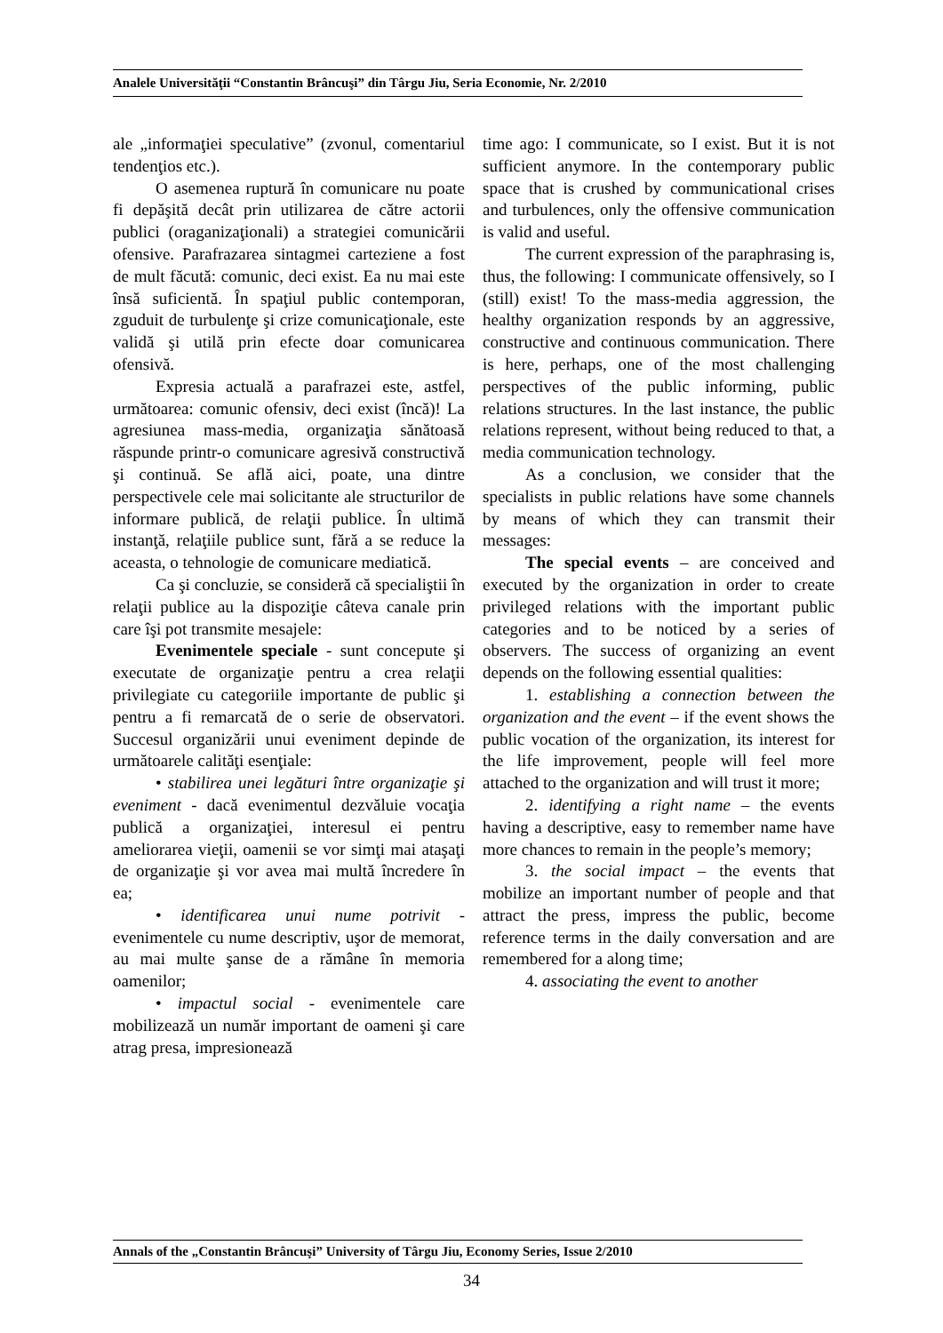Analele Universităţii “Constantin Brâncuşi” din Târgu Jiu, Seria Economie, Nr. 2/2010
ale „informaţiei speculative” (zvonul, comentariul tendenţios etc.).
O asemenea ruptură în comunicare nu poate fi depăşită decât prin utilizarea de către actorii publici (oraganizaţionali) a strategiei comunicării ofensive. Parafrazarea sintagmei carteziene a fost de mult făcută: comunic, deci exist. Ea nu mai este însă suficientă. În spaţiul public contemporan, zguduit de turbulenţe şi crize comunicaţionale, este validă şi utilă prin efecte doar comunicarea ofensivă.
Expresia actuală a parafrazei este, astfel, următoarea: comunic ofensiv, deci exist (încă)! La agresiunea mass-media, organizaţia sănătoasă răspunde printr-o comunicare agresivă constructivă şi continuă. Se află aici, poate, una dintre perspectivele cele mai solicitante ale structurilor de informare publică, de relaţii publice. În ultimă instanţă, relaţiile publice sunt, fără a se reduce la aceasta, o tehnologie de comunicare mediatică.
Ca şi concluzie, se consideră că specialiştii în relaţii publice au la dispoziţie câteva canale prin care îşi pot transmite mesajele:
Evenimentele speciale - sunt concepute şi executate de organizaţie pentru a crea relaţii privilegiate cu categoriile importante de public şi pentru a fi remarcată de o serie de observatori. Succesul organizării unui eveniment depinde de următoarele calităţi esenţiale:
• stabilirea unei legături între organizaţie şi eveniment - dacă evenimentul dezvăluie vocaţia publică a organizaţiei, interesul ei pentru ameliorarea vieţii, oamenii se vor simţi mai ataşaţi de organizaţie şi vor avea mai multă încredere în ea;
• identificarea unui nume potrivit - evenimentele cu nume descriptiv, uşor de memorat, au mai multe şanse de a rămâne în memoria oamenilor;
• impactul social - evenimentele care mobilizează un număr important de oameni şi care atrag presa, impresionează
time ago: I communicate, so I exist. But it is not sufficient anymore. In the contemporary public space that is crushed by communicational crises and turbulences, only the offensive communication is valid and useful.
The current expression of the paraphrasing is, thus, the following: I communicate offensively, so I (still) exist! To the mass-media aggression, the healthy organization responds by an aggressive, constructive and continuous communication. There is here, perhaps, one of the most challenging perspectives of the public informing, public relations structures. In the last instance, the public relations represent, without being reduced to that, a media communication technology.
As a conclusion, we consider that the specialists in public relations have some channels by means of which they can transmit their messages:
The special events – are conceived and executed by the organization in order to create privileged relations with the important public categories and to be noticed by a series of observers. The success of organizing an event depends on the following essential qualities:
1. establishing a connection between the organization and the event – if the event shows the public vocation of the organization, its interest for the life improvement, people will feel more attached to the organization and will trust it more;
2. identifying a right name – the events having a descriptive, easy to remember name have more chances to remain in the people’s memory;
3. the social impact – the events that mobilize an important number of people and that attract the press, impress the public, become reference terms in the daily conversation and are remembered for a along time;
4. associating the event to another
Annals of the „Constantin Brâncuşi” University of Târgu Jiu, Economy Series, Issue 2/2010
34